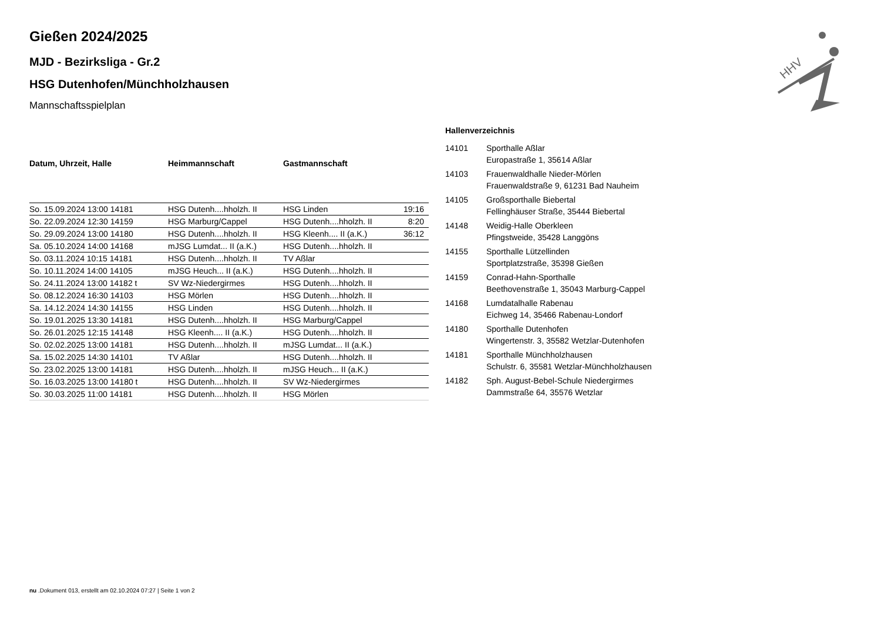HHV
Gießen 2024/2025
MJD - Bezirksliga - Gr.2
HSG Dutenhofen/Münchholzhausen
Mannschaftsspielplan
| Datum, Uhrzeit, Halle | Heimmannschaft | Gastmannschaft | |
| --- | --- | --- | --- |
| So. 15.09.2024 13:00 14181 | HSG Dutenh....hholzh. II | HSG Linden | 19:16 |
| So. 22.09.2024 12:30 14159 | HSG Marburg/Cappel | HSG Dutenh....hholzh. II | 8:20 |
| So. 29.09.2024 13:00 14180 | HSG Dutenh....hholzh. II | HSG Kleenh.... II (a.K.) | 36:12 |
| Sa. 05.10.2024 14:00 14168 | mJSG Lumdat... II (a.K.) | HSG Dutenh....hholzh. II | |
| So. 03.11.2024 10:15 14181 | HSG Dutenh....hholzh. II | TV Aßlar | |
| So. 10.11.2024 14:00 14105 | mJSG Heuch... II (a.K.) | HSG Dutenh....hholzh. II | |
| So. 24.11.2024 13:00 14182 t | SV Wz-Niedergirmes | HSG Dutenh....hholzh. II | |
| So. 08.12.2024 16:30 14103 | HSG Mörlen | HSG Dutenh....hholzh. II | |
| Sa. 14.12.2024 14:30 14155 | HSG Linden | HSG Dutenh....hholzh. II | |
| So. 19.01.2025 13:30 14181 | HSG Dutenh....hholzh. II | HSG Marburg/Cappel | |
| So. 26.01.2025 12:15 14148 | HSG Kleenh.... II (a.K.) | HSG Dutenh....hholzh. II | |
| So. 02.02.2025 13:00 14181 | HSG Dutenh....hholzh. II | mJSG Lumdat... II (a.K.) | |
| Sa. 15.02.2025 14:30 14101 | TV Aßlar | HSG Dutenh....hholzh. II | |
| So. 23.02.2025 13:00 14181 | HSG Dutenh....hholzh. II | mJSG Heuch... II (a.K.) | |
| So. 16.03.2025 13:00 14180 t | HSG Dutenh....hholzh. II | SV Wz-Niedergirmes | |
| So. 30.03.2025 11:00 14181 | HSG Dutenh....hholzh. II | HSG Mörlen | |
Hallenverzeichnis
| 14101 | Sporthalle Aßlar Europastraße 1, 35614 Aßlar |
| 14103 | Frauenwaldhalle Nieder-Mörlen Frauenwaldstraße 9, 61231 Bad Nauheim |
| 14105 | Großsporthalle Biebertal Fellinghäuser Straße, 35444 Biebertal |
| 14148 | Weidig-Halle Oberkleen Pfingstweide, 35428 Langgöns |
| 14155 | Sporthalle Lützellinden Sportplatzstraße, 35398 Gießen |
| 14159 | Conrad-Hahn-Sporthalle Beethovenstraße 1, 35043 Marburg-Cappel |
| 14168 | Lumdatalhalle Rabenau Eichweg 14, 35466 Rabenau-Londorf |
| 14180 | Sporthalle Dutenhofen Wingertenstr. 3, 35582 Wetzlar-Dutenhofen |
| 14181 | Sporthalle Münchholzhausen Schulstr. 6, 35581 Wetzlar-Münchholzhausen |
| 14182 | Sph. August-Bebel-Schule Niedergirmes Dammstraße 64, 35576 Wetzlar |
nu .Dokument 013, erstellt am 02.10.2024 07:27 | Seite 1 von 2